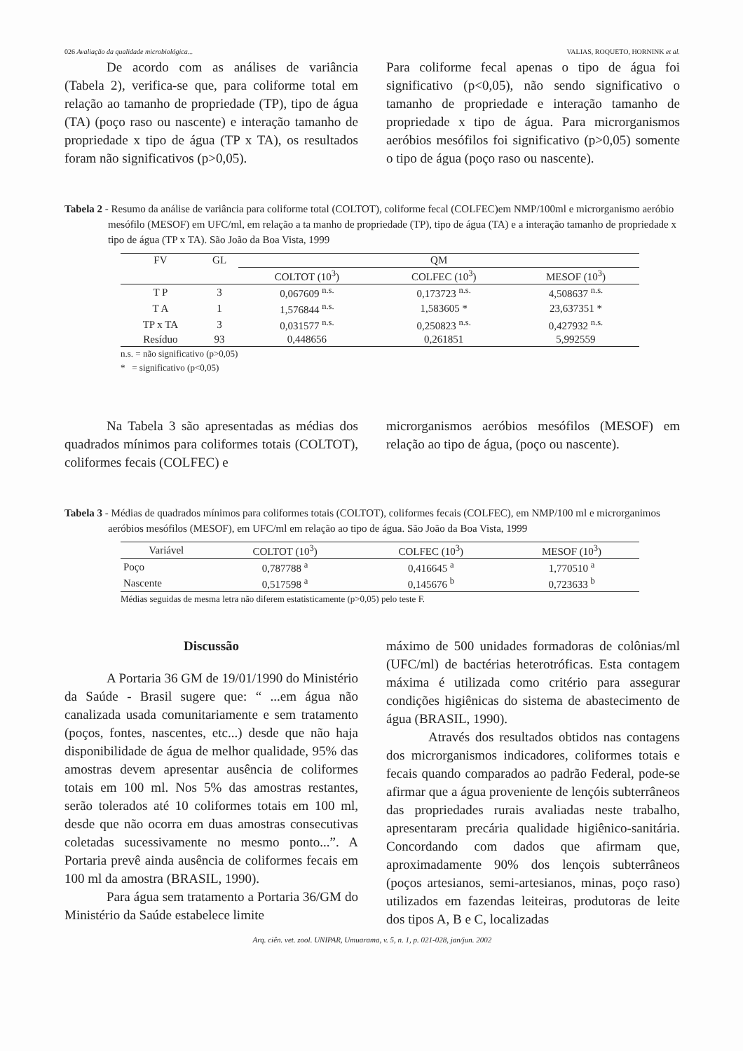026 Avaliação da qualidade microbiológica... VALIAS, ROQUETO, HORNINK et al.
De acordo com as análises de variância (Tabela 2), verifica-se que, para coliforme total em relação ao tamanho de propriedade (TP), tipo de água (TA) (poço raso ou nascente) e interação tamanho de propriedade x tipo de água (TP x TA), os resultados foram não significativos (p>0,05).
Para coliforme fecal apenas o tipo de água foi significativo (p<0,05), não sendo significativo o tamanho de propriedade e interação tamanho de propriedade x tipo de água. Para microrganismos aeróbios mesófilos foi significativo (p>0,05) somente o tipo de água (poço raso ou nascente).
Tabela 2 - Resumo da análise de variância para coliforme total (COLTOT), coliforme fecal (COLFEC)em NMP/100ml e microrganismo aeróbio mesófilo (MESOF) em UFC/ml, em relação a ta manho de propriedade (TP), tipo de água (TA) e a interação tamanho de propriedade x tipo de água (TP x TA). São João da Boa Vista, 1999
| FV | GL | QM | | |
| --- | --- | --- | --- | --- |
| | | COLTOT (10<sup>3</sup>) | COLFEC (10<sup>3</sup>) | MESOF (10<sup>3</sup>) |
| T P | 3 | 0,067609 <sup>n.s.</sup> | 0,173723 <sup>n.s.</sup> | 4,508637 <sup>n.s.</sup> |
| T A | 1 | 1,576844 <sup>n.s.</sup> | 1,583605 * | 23,637351 * |
| TP x TA | 3 | 0,031577 <sup>n.s.</sup> | 0,250823 <sup>n.s.</sup> | 0,427932 <sup>n.s.</sup> |
| Resíduo | 93 | 0,448656 | 0,261851 | 5,992559 |
n.s. = não significativo (p>0,05)
* = significativo (p<0,05)
Na Tabela 3 são apresentadas as médias dos quadrados mínimos para coliformes totais (COLTOT), coliformes fecais (COLFEC) e
microrganismos aeróbios mesófilos (MESOF) em relação ao tipo de água, (poço ou nascente).
Tabela 3 - Médias de quadrados mínimos para coliformes totais (COLTOT), coliformes fecais (COLFEC), em NMP/100 ml e microrganimos aeróbios mesófilos (MESOF), em UFC/ml em relação ao tipo de água. São João da Boa Vista, 1999
| Variável | COLTOT (10<sup>3</sup>) | COLFEC (10<sup>3</sup>) | MESOF (10<sup>3</sup>) |
| --- | --- | --- | --- |
| Poço | 0,787788 <sup>a</sup> | 0,416645 <sup>a</sup> | 1,770510 <sup>a</sup> |
| Nascente | 0,517598 <sup>a</sup> | 0,145676 <sup>b</sup> | 0,723633 <sup>b</sup> |
Médias seguidas de mesma letra não diferem estatisticamente (p>0,05) pelo teste F.
Discussão
A Portaria 36 GM de 19/01/1990 do Ministério da Saúde - Brasil sugere que: “ ...em água não canalizada usada comunitariamente e sem tratamento (poços, fontes, nascentes, etc...) desde que não haja disponibilidade de água de melhor qualidade, 95% das amostras devem apresentar ausência de coliformes totais em 100 ml. Nos 5% das amostras restantes, serão tolerados até 10 coliformes totais em 100 ml, desde que não ocorra em duas amostras consecutivas coletadas sucessivamente no mesmo ponto...”. A Portaria prevê ainda ausência de coliformes fecais em 100 ml da amostra (BRASIL, 1990).
Para água sem tratamento a Portaria 36/GM do Ministério da Saúde estabelece limite
máximo de 500 unidades formadoras de colônias/ml (UFC/ml) de bactérias heterotróficas. Esta contagem máxima é utilizada como critério para assegurar condições higiênicas do sistema de abastecimento de água (BRASIL, 1990).
Através dos resultados obtidos nas contagens dos microrganismos indicadores, coliformes totais e fecais quando comparados ao padrão Federal, pode-se afirmar que a água proveniente de lençóis subterrâneos das propriedades rurais avaliadas neste trabalho, apresentaram precária qualidade higiênico-sanitária. Concordando com dados que afirmam que, aproximadamente 90% dos lençois subterrâneos (poços artesianos, semi-artesianos, minas, poço raso) utilizados em fazendas leiteiras, produtoras de leite dos tipos A, B e C, localizadas
Arq. ciên. vet. zool. UNIPAR, Umuarama, v. 5, n. 1, p. 021-028, jan/jun. 2002